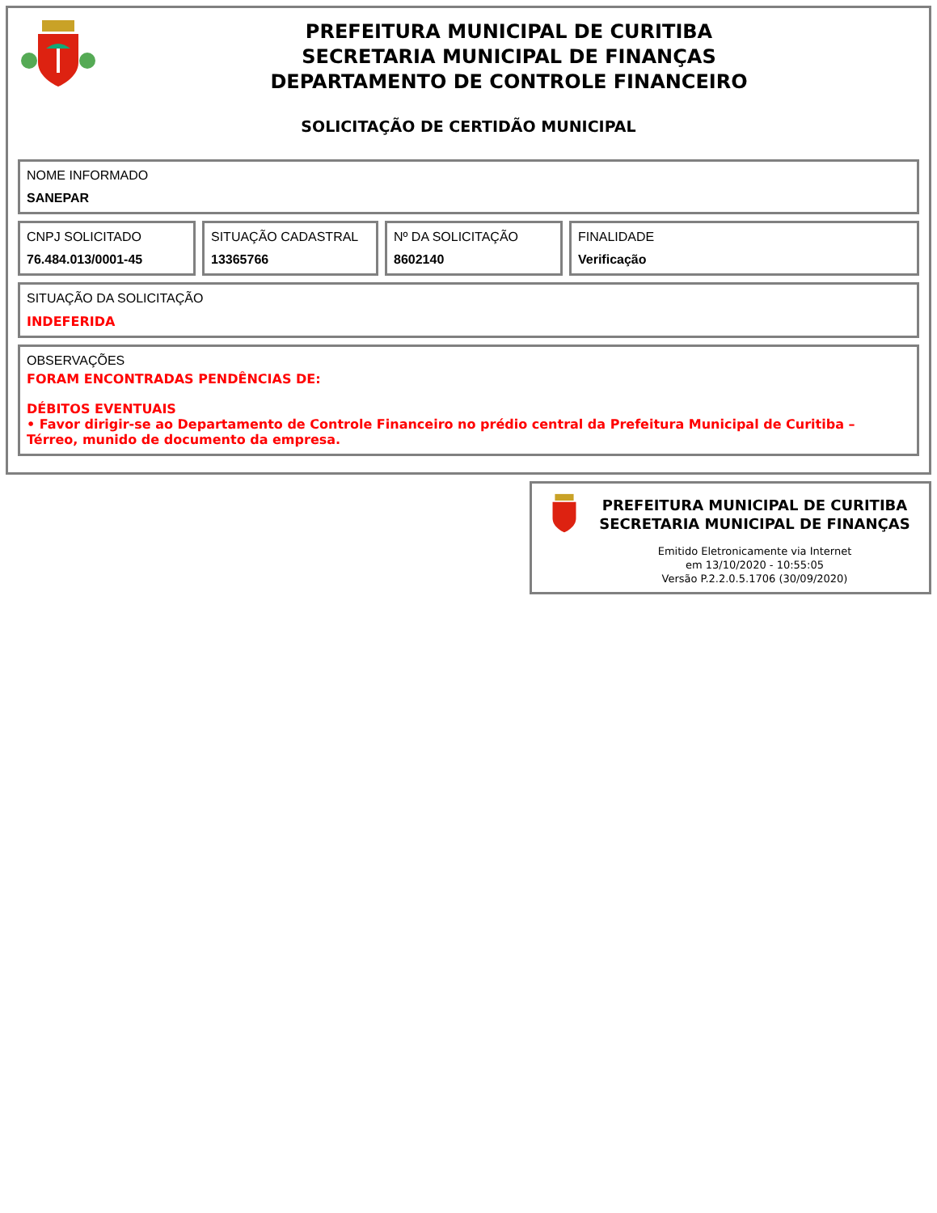PREFEITURA MUNICIPAL DE CURITIBA
SECRETARIA MUNICIPAL DE FINANÇAS
DEPARTAMENTO DE CONTROLE FINANCEIRO
SOLICITAÇÃO DE CERTIDÃO MUNICIPAL
NOME INFORMADO
SANEPAR
CNPJ SOLICITADO
76.484.013/0001-45
SITUAÇÃO CADASTRAL
13365766
Nº DA SOLICITAÇÃO
8602140
FINALIDADE
Verificação
SITUAÇÃO DA SOLICITAÇÃO
INDEFERIDA
OBSERVAÇÕES
FORAM ENCONTRADAS PENDÊNCIAS DE:
DÉBITOS EVENTUAIS
• Favor dirigir-se ao Departamento de Controle Financeiro no prédio central da Prefeitura Municipal de Curitiba – Térreo, munido de documento da empresa.
PREFEITURA MUNICIPAL DE CURITIBA
SECRETARIA MUNICIPAL DE FINANÇAS
Emitido Eletronicamente via Internet
em 13/10/2020 - 10:55:05
Versão P.2.2.0.5.1706 (30/09/2020)